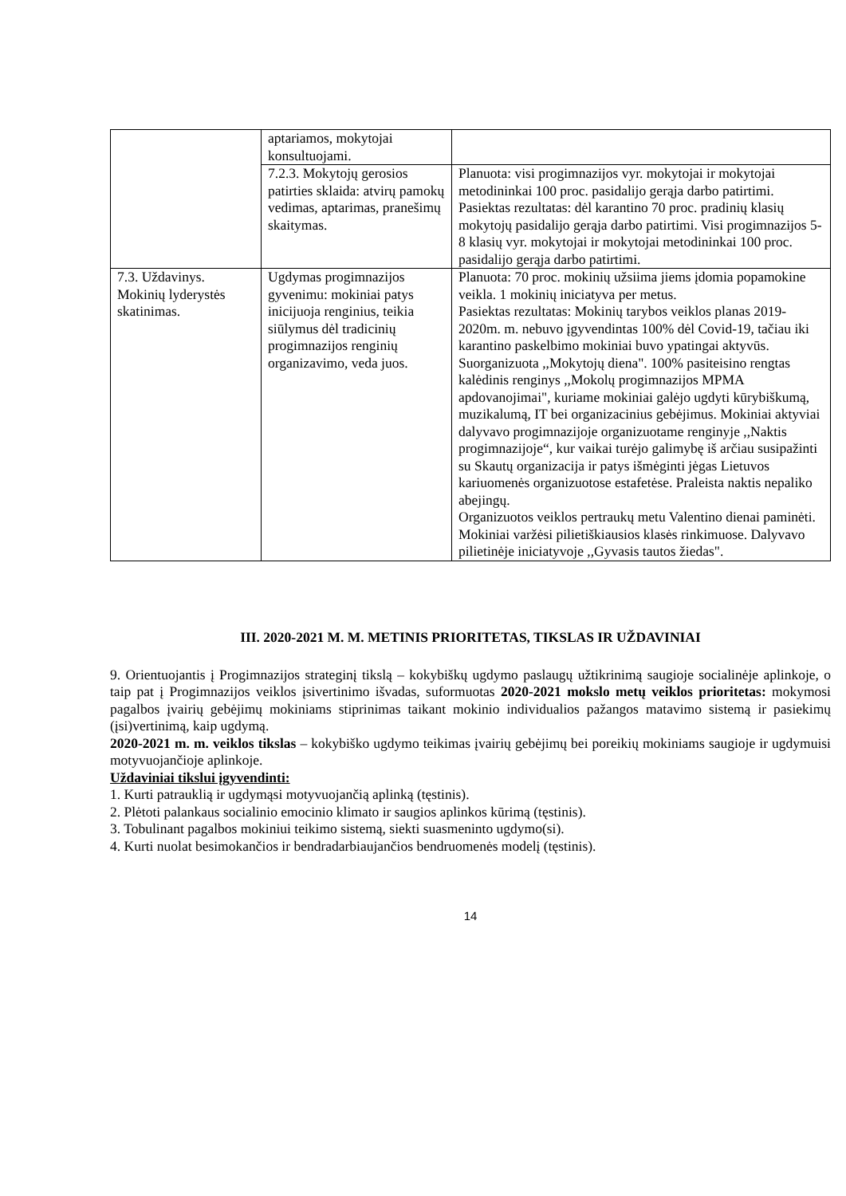| | aptariamos, mokytojai konsultuojami. | |
| | 7.2.3. Mokytojų gerosios patirties sklaida: atvirų pamokų vedimas, aptarimas, pranešimų skaitymas. | Planuota: visi progimnazijos vyr. mokytojai ir mokytojai metodininkai 100 proc. pasidalijo gerąja darbo patirtimi. Pasiektas rezultatas: dėl karantino 70 proc. pradinių klasių mokytojų pasidalijo gerąja darbo patirtimi. Visi progimnazijos 5-8 klasių vyr. mokytojai ir mokytojai metodininkai 100 proc. pasidalijo gerąja darbo patirtimi. |
| 7.3. Uždavinys. Mokinių lyderystės skatinimas. | Ugdymas progimnazijos gyvenimu: mokiniai patys inicijuoja renginius, teikia siūlymus dėl tradicinių progimnazijos renginių organizavimo, veda juos. | Planuota: 70 proc. mokinių užsiima jiems įdomia popamokine veikla. 1 mokinių iniciatyva per metus. Pasiektas rezultatas: Mokinių tarybos veiklos planas 2019-2020m. m. nebuvo įgyvendintas 100% dėl Covid-19, tačiau iki karantino paskelbimo mokiniai buvo ypatingai aktyvūs. Suorganizuota ,,Mokytojų diena". 100% pasiteisino rengtas kalėdinis renginys ,,Mokolų progimnazijos MPMA apdovanojimai", kuriame mokiniai galėjo ugdyti kūrybiškumą, muzikalumą, IT bei organizacinius gebėjimus. Mokiniai aktyviai dalyvavo progimnazijoje organizuotame renginyje ,,Naktis progimnazijoje“, kur vaikai turėjo galimybę iš arčiau susipažinti su Skautų organizacija ir patys išmėginti jėgas Lietuvos kariuomenės organizuotose estafetėse. Praleista naktis nepaliko abejingų. Organizuotos veiklos pertraukų metu Valentino dienai paminėti. Mokiniai varžėsi pilietiškiausios klasės rinkimuose. Dalyvavo pilietinėje iniciatyvoje ,,Gyvasis tautos žiedas". |
III. 2020-2021 M. M. METINIS PRIORITETAS, TIKSLAS IR UŽDAVINIAI
9. Orientuojantis į Progimnazijos strateginį tikslą – kokybiškų ugdymo paslaugų užtikrinimą saugioje socialinėje aplinkoje, o taip pat į Progimnazijos veiklos įsivertinimo išvadas, suformuotas 2020-2021 mokslo metų veiklos prioritetas: mokymosi pagalbos įvairių gebėjimų mokiniams stiprinimas taikant mokinio individualios pažangos matavimo sistemą ir pasiekimų (įsi)vertinimą, kaip ugdymą.
2020-2021 m. m. veiklos tikslas – kokybiško ugdymo teikimas įvairių gebėjimų bei poreikių mokiniams saugioje ir ugdymuisi motyvuojančioje aplinkoje.
Uždaviniai tikslui įgyvendinti:
1. Kurti patrauklią ir ugdymąsi motyvuojančią aplinką (tęstinis).
2. Plėtoti palankaus socialinio emocinio klimato ir saugios aplinkos kūrimą (tęstinis).
3. Tobulinant pagalbos mokiniui teikimo sistemą, siekti suasmeninto ugdymo(si).
4. Kurti nuolat besimokančios ir bendradarbiaujančios bendruomenės modelį (tęstinis).
14